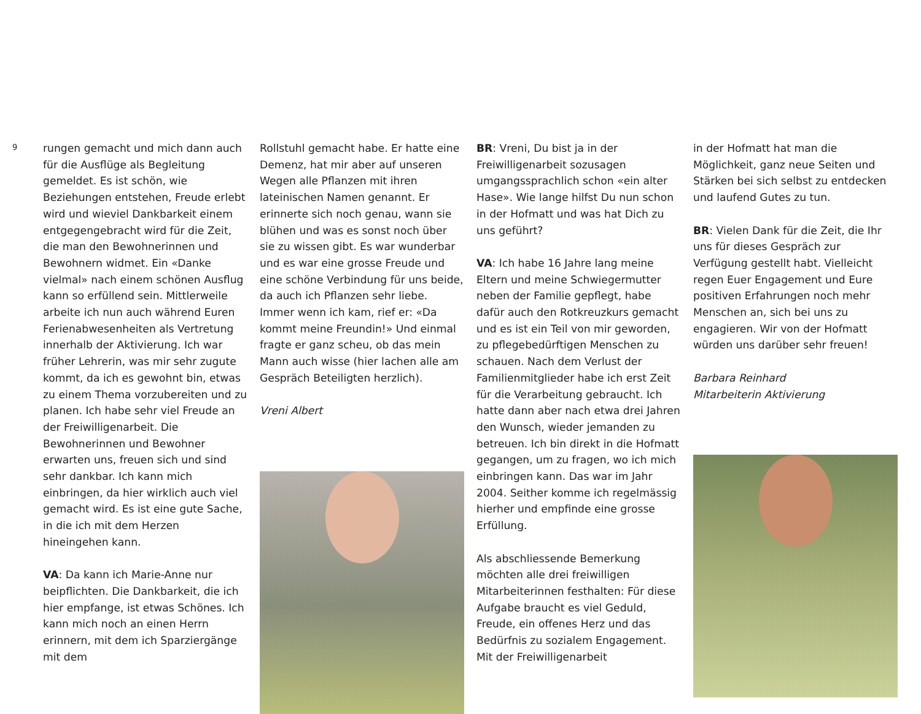9
rungen gemacht und mich dann auch für die Ausflüge als Begleitung gemeldet. Es ist schön, wie Beziehungen entstehen, Freude erlebt wird und wieviel Dankbarkeit einem entgegengebracht wird für die Zeit, die man den Bewohnerinnen und Bewohnern widmet. Ein «Danke vielmal» nach einem schönen Ausflug kann so erfüllend sein. Mittlerweile arbeite ich nun auch während Euren Ferienabwesenheiten als Vertretung innerhalb der Aktivierung. Ich war früher Lehrerin, was mir sehr zugute kommt, da ich es gewohnt bin, etwas zu einem Thema vorzubereiten und zu planen. Ich habe sehr viel Freude an der Freiwilligenarbeit. Die Bewohnerinnen und Bewohner erwarten uns, freuen sich und sind sehr dankbar. Ich kann mich einbringen, da hier wirklich auch viel gemacht wird. Es ist eine gute Sache, in die ich mit dem Herzen hineingehen kann.
VA: Da kann ich Marie-Anne nur beipflichten. Die Dankbarkeit, die ich hier empfange, ist etwas Schönes. Ich kann mich noch an einen Herrn erinnern, mit dem ich Sparziergänge mit dem
Rollstuhl gemacht habe. Er hatte eine Demenz, hat mir aber auf unseren Wegen alle Pflanzen mit ihren lateinischen Namen genannt. Er erinnerte sich noch genau, wann sie blühen und was es sonst noch über sie zu wissen gibt. Es war wunderbar und es war eine grosse Freude und eine schöne Verbindung für uns beide, da auch ich Pflanzen sehr liebe. Immer wenn ich kam, rief er: «Da kommt meine Freundin!» Und einmal fragte er ganz scheu, ob das mein Mann auch wisse (hier lachen alle am Gespräch Beteiligten herzlich).
Vreni Albert
BR: Vreni, Du bist ja in der Freiwilligenarbeit sozusagen umgangssprachlich schon «ein alter Hase». Wie lange hilfst Du nun schon in der Hofmatt und was hat Dich zu uns geführt?
VA: Ich habe 16 Jahre lang meine Eltern und meine Schwiegermutter neben der Familie gepflegt, habe dafür auch den Rotkreuzkurs gemacht und es ist ein Teil von mir geworden, zu pflegebedürftigen Menschen zu schauen. Nach dem Verlust der Familienmitglieder habe ich erst Zeit für die Verarbeitung gebraucht. Ich hatte dann aber nach etwa drei Jahren den Wunsch, wieder jemanden zu betreuen. Ich bin direkt in die Hofmatt gegangen, um zu fragen, wo ich mich einbringen kann. Das war im Jahr 2004. Seither komme ich regelmässig hierher und empfinde eine grosse Erfüllung.
Als abschliessende Bemerkung möchten alle drei freiwilligen Mitarbeiterinnen festhalten: Für diese Aufgabe braucht es viel Geduld, Freude, ein offenes Herz und das Bedürfnis zu sozialem Engagement. Mit der Freiwilligenarbeit
in der Hofmatt hat man die Möglichkeit, ganz neue Seiten und Stärken bei sich selbst zu entdecken und laufend Gutes zu tun.
BR: Vielen Dank für die Zeit, die Ihr uns für dieses Gespräch zur Verfügung gestellt habt. Vielleicht regen Euer Engagement und Eure positiven Erfahrungen noch mehr Menschen an, sich bei uns zu engagieren. Wir von der Hofmatt würden uns darüber sehr freuen!
Barbara Reinhard
Mitarbeiterin Aktivierung